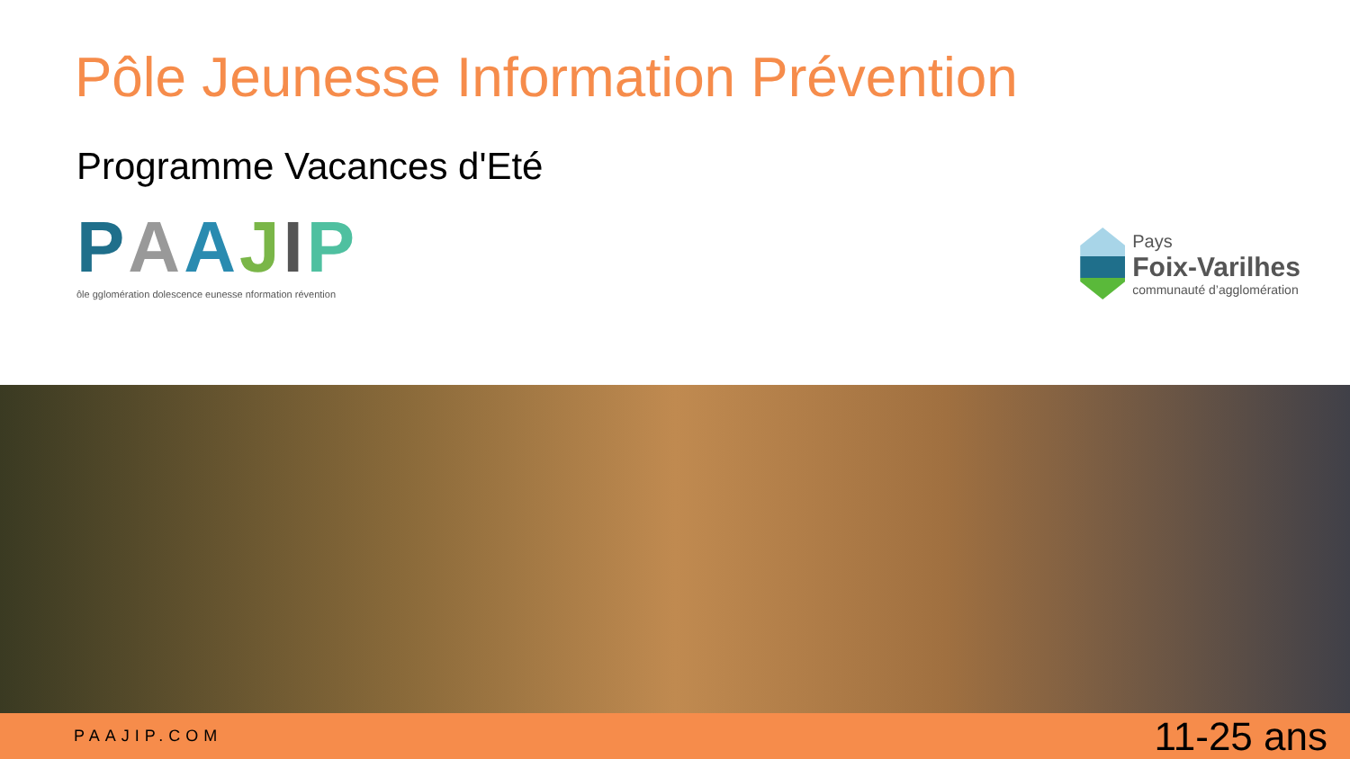Pôle Jeunesse Information Prévention
Programme Vacances d'Eté
PAAJIP
ôle gglomération dolescence eunesse nformation révention
Pays
Foix-Varilhes
communauté d’agglomération
PAAJIP.COM 11-25 ans